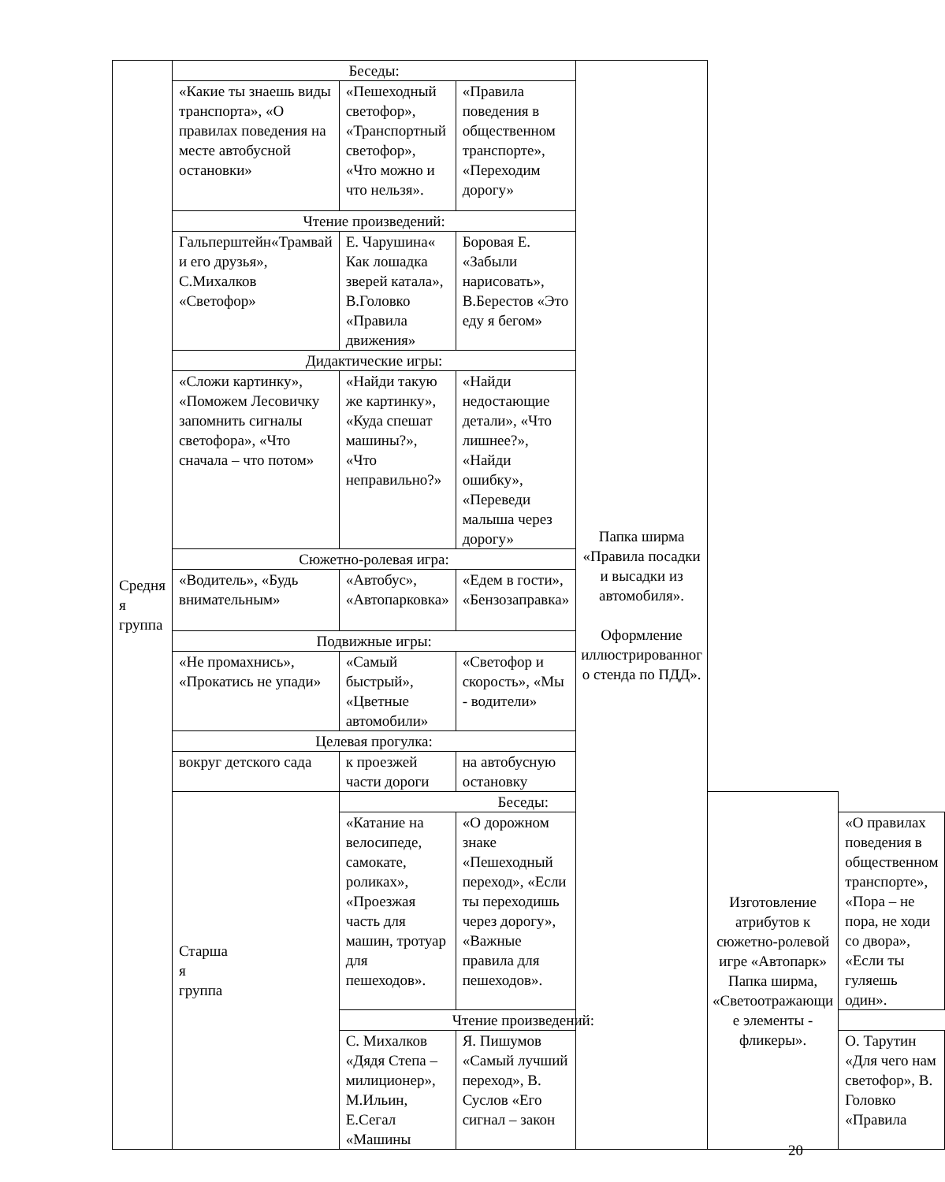| Средня я группа | Беседы: | | | Папка ширма «Правила посадки и высадки из автомобиля». Оформление иллюстрированног о стенда по ПДД». | | |
| | «Какие ты знаешь виды транспорта», «О правилах поведения на месте автобусной остановки» | «Пешеходный светофор», «Транспортный светофор», «Что можно и что нельзя». | «Правила поведения в общественном транспорте», «Переходим дорогу» | | | |
| | Чтение произведений: | | | | | |
| | Гальперштейн«Трамвай и его друзья», С.Михалков «Светофор» | Е. Чарушина« Как лошадка зверей катала», В.Головко «Правила движения» | Боровая Е. «Забыли нарисовать», В.Берестов «Это еду я бегом» | | | |
| | Дидактические игры: | | | | | |
| | «Сложи картинку», «Поможем Лесовичку запомнить сигналы светофора», «Что сначала – что потом» | «Найди такую же картинку», «Куда спешат машины?», «Что неправильно?» | «Найди недостающие детали», «Что лишнее?», «Найди ошибку», «Переведи малыша через дорогу» | | | |
| | Сюжетно-ролевая игра: | | | | | |
| | «Водитель», «Будь внимательным» | «Автобус», «Автопарковка» | «Едем в гости», «Бензозаправка» | | | |
| | Подвижные игры: | | | | | |
| | «Не промахнись», «Прокатись не упади» | «Самый быстрый», «Цветные автомобили» | «Светофор и скорость», «Мы - водители» | | | |
| | Целевая прогулка: | | | | | |
| | вокруг детского сада | к проезжей части дороги | на автобусную остановку | | | |
| | Старша я группа | Беседы: | | | Изготовление атрибутов к сюжетно-ролевой игре «Автопарк» Папка ширма, «Светоотражающи е элементы - фликеры». | |
| | | «Катание на велосипеде, самокате, роликах», «Проезжая часть для машин, тротуар для пешеходов». | «О дорожном знаке «Пешеходный переход», «Если ты переходишь через дорогу», «Важные правила для пешеходов». | | | «О правилах поведения в общественном транспорте», «Пора – не пора, не ходи со двора», «Если ты гуляешь один». |
| | | Чтение произведений: | | | | |
| | | С. Михалков «Дядя Степа – милиционер», М.Ильин, Е.Сегал «Машины | Я. Пишумов «Самый лучший переход», В. Суслов «Его сигнал – закон | | | О. Тарутин «Для чего нам светофор», В. Головко «Правила |
20